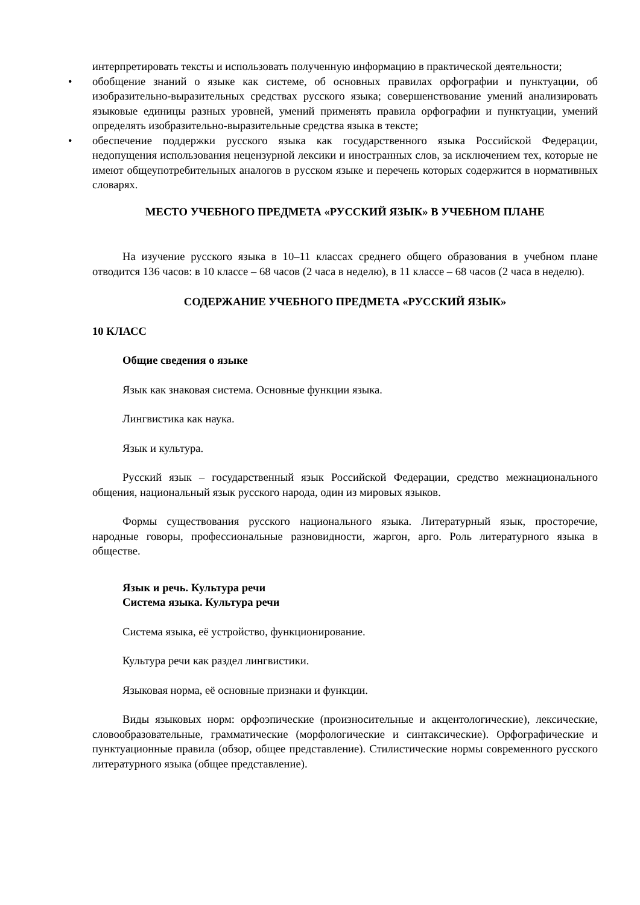интерпретировать тексты и использовать полученную информацию в практической деятельности;
• обобщение знаний о языке как системе, об основных правилах орфографии и пунктуации, об изобразительно-выразительных средствах русского языка; совершенствование умений анализировать языковые единицы разных уровней, умений применять правила орфографии и пунктуации, умений определять изобразительно-выразительные средства языка в тексте;
• обеспечение поддержки русского языка как государственного языка Российской Федерации, недопущения использования нецензурной лексики и иностранных слов, за исключением тех, которые не имеют общеупотребительных аналогов в русском языке и перечень которых содержится в нормативных словарях.
МЕСТО УЧЕБНОГО ПРЕДМЕТА «РУССКИЙ ЯЗЫК» В УЧЕБНОМ ПЛАНЕ
На изучение русского языка в 10–11 классах среднего общего образования в учебном плане отводится 136 часов: в 10 классе – 68 часов (2 часа в неделю), в 11 классе – 68 часов (2 часа в неделю).
СОДЕРЖАНИЕ УЧЕБНОГО ПРЕДМЕТА «РУССКИЙ ЯЗЫК»
10 КЛАСС
Общие сведения о языке
Язык как знаковая система. Основные функции языка.
Лингвистика как наука.
Язык и культура.
Русский язык – государственный язык Российской Федерации, средство межнационального общения, национальный язык русского народа, один из мировых языков.
Формы существования русского национального языка. Литературный язык, просторечие, народные говоры, профессиональные разновидности, жаргон, арго. Роль литературного языка в обществе.
Язык и речь. Культура речи
Система языка. Культура речи
Система языка, её устройство, функционирование.
Культура речи как раздел лингвистики.
Языковая норма, её основные признаки и функции.
Виды языковых норм: орфоэпические (произносительные и акцентологические), лексические, словообразовательные, грамматические (морфологические и синтаксические). Орфографические и пунктуационные правила (обзор, общее представление). Стилистические нормы современного русского литературного языка (общее представление).